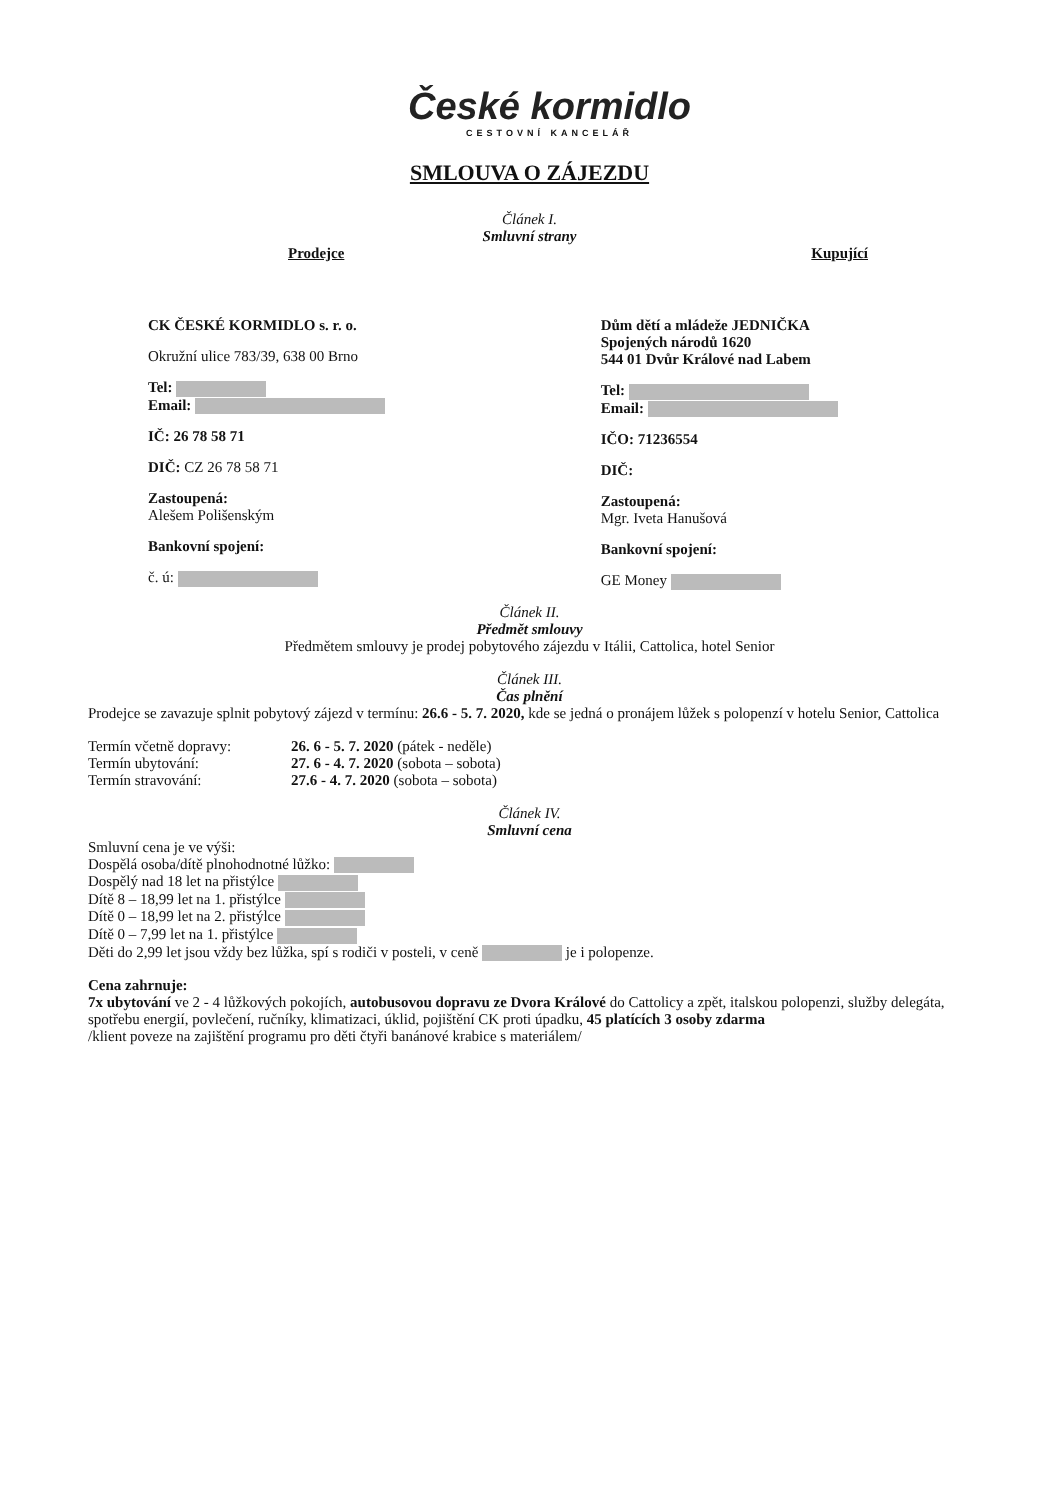České kormidlo
CESTOVNÍ KANCELÁŘ
SMLOUVA O ZÁJEZDU
Článek I.
Smluvní strany
Prodejce Kupující
CK ČESKÉ KORMIDLO s. r. o.
Okružní ulice 783/39, 638 00 Brno
Tel:
Email:
IČ: 26 78 58 71
DIČ: CZ 26 78 58 71
Zastoupená:
Alešem Polišenským
Bankovní spojení:
č. ú:
Dům dětí a mládeže JEDNIČKA
Spojených národů 1620
544 01 Dvůr Králové nad Labem
Tel:
Email:
IČO: 71236554
DIČ:
Zastoupená:
Mgr. Iveta Hanušová
Bankovní spojení:
GE Money
Článek II.
Předmět smlouvy
Předmětem smlouvy je prodej pobytového zájezdu v Itálii, Cattolica, hotel Senior
Článek III.
Čas plnění
Prodejce se zavazuje splnit pobytový zájezd v termínu: 26.6 - 5. 7. 2020, kde se jedná o pronájem lůžek s polopenzí v hotelu Senior, Cattolica
| Termín včetně dopravy: | 26. 6 - 5. 7. 2020 (pátek - neděle) |
| Termín ubytování: | 27. 6 - 4. 7. 2020 (sobota – sobota) |
| Termín stravování: | 27.6 - 4. 7. 2020 (sobota – sobota) |
Článek IV.
Smluvní cena
Smluvní cena je ve výši:
Dospělá osoba/dítě plnohodnotné lůžko:
Dospělý nad 18 let na přistýlce
Dítě 8 – 18,99 let na 1. přistýlce
Dítě 0 – 18,99 let na 2. přistýlce
Dítě 0 – 7,99 let na 1. přistýlce
Děti do 2,99 let jsou vždy bez lůžka, spí s rodiči v posteli, v ceně je i polopenze.
Cena zahrnuje:
7x ubytování ve 2 - 4 lůžkových pokojích, autobusovou dopravu ze Dvora Králové do Cattolicy a zpět, italskou polopenzi, služby delegáta, spotřebu energií, povlečení, ručníky, klimatizaci, úklid, pojištění CK proti úpadku, 45 platících 3 osoby zdarma
/klient poveze na zajištění programu pro děti čtyři banánové krabice s materiálem/